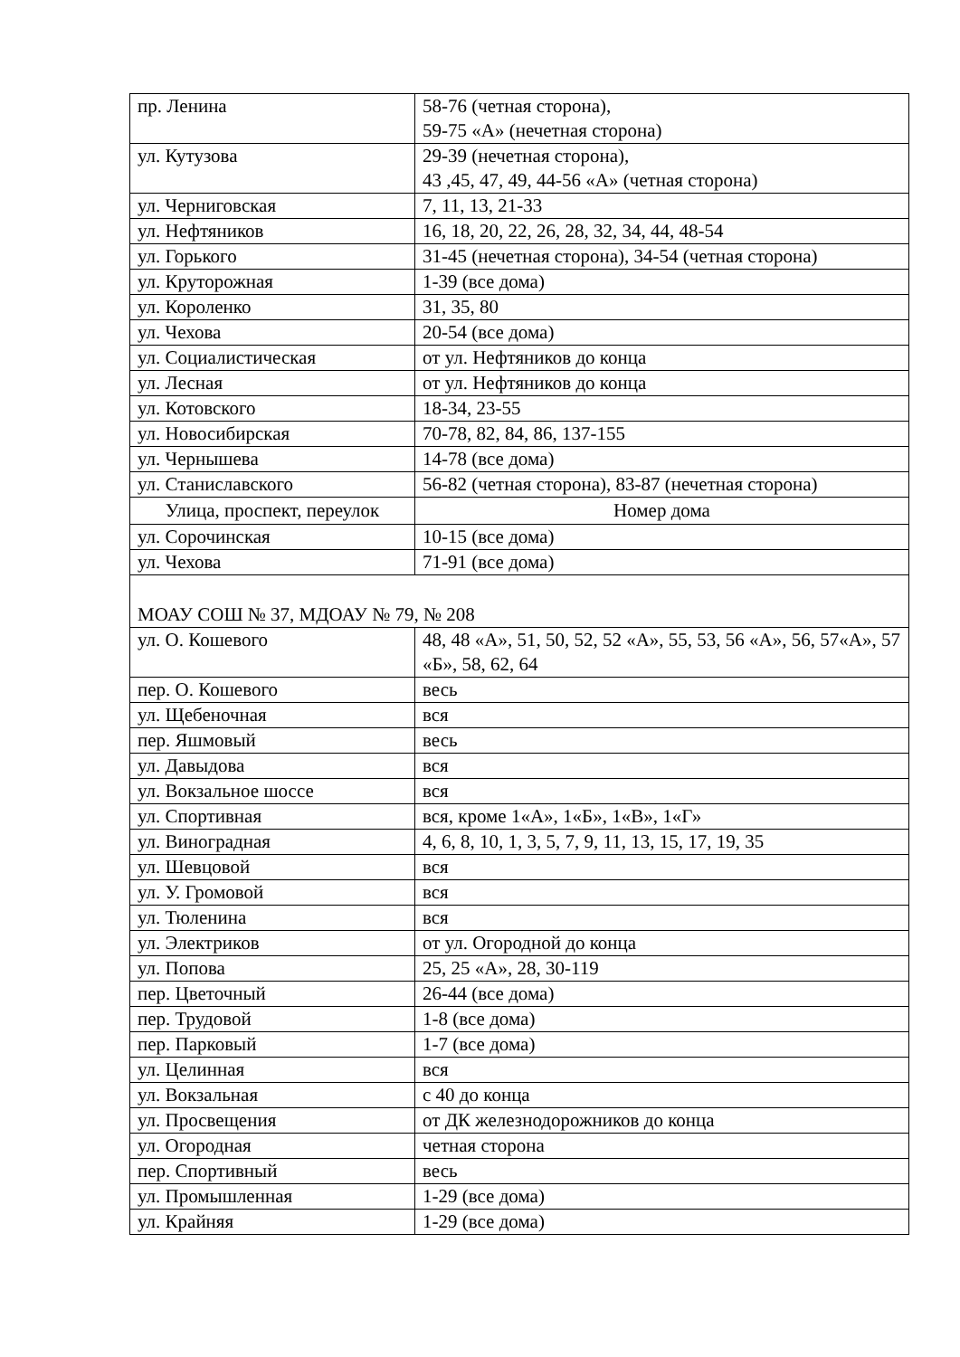| пр. Ленина | 58-76 (четная сторона), 59-75 «А» (нечетная сторона) |
| ул. Кутузова | 29-39 (нечетная сторона), 43 ,45, 47, 49, 44-56 «А» (четная сторона) |
| ул. Черниговская | 7, 11, 13, 21-33 |
| ул. Нефтяников | 16, 18, 20, 22, 26, 28, 32, 34, 44, 48-54 |
| ул. Горького | 31-45 (нечетная сторона), 34-54 (четная сторона) |
| ул. Круторожная | 1-39 (все дома) |
| ул. Короленко | 31, 35, 80 |
| ул. Чехова | 20-54 (все дома) |
| ул. Социалистическая | от ул. Нефтяников до конца |
| ул. Лесная | от ул. Нефтяников до конца |
| ул. Котовского | 18-34, 23-55 |
| ул. Новосибирская | 70-78, 82, 84, 86, 137-155 |
| ул. Чернышева | 14-78 (все дома) |
| ул. Станиславского | 56-82 (четная сторона), 83-87 (нечетная сторона) |
| Улица, проспект, переулок | Номер дома |
| ул. Сорочинская | 10-15 (все дома) |
| ул. Чехова | 71-91 (все дома) |
| МОАУ СОШ № 37, МДОАУ № 79, № 208 | |
| ул. О. Кошевого | 48, 48 «А», 51, 50, 52, 52 «А», 55, 53, 56 «А», 56, 57«А», 57 «Б», 58, 62, 64 |
| пер. О. Кошевого | весь |
| ул. Щебеночная | вся |
| пер. Яшмовый | весь |
| ул. Давыдова | вся |
| ул. Вокзальное шоссе | вся |
| ул. Спортивная | вся, кроме 1«А», 1«Б», 1«В», 1«Г» |
| ул. Виноградная | 4, 6, 8, 10, 1, 3, 5, 7, 9, 11, 13, 15, 17, 19, 35 |
| ул. Шевцовой | вся |
| ул. У. Громовой | вся |
| ул. Тюленина | вся |
| ул. Электриков | от ул. Огородной до конца |
| ул. Попова | 25, 25 «А», 28, 30-119 |
| пер. Цветочный | 26-44 (все дома) |
| пер. Трудовой | 1-8 (все дома) |
| пер. Парковый | 1-7 (все дома) |
| ул. Целинная | вся |
| ул. Вокзальная | с 40 до конца |
| ул. Просвещения | от ДК железнодорожников до конца |
| ул. Огородная | четная сторона |
| пер. Спортивный | весь |
| ул. Промышленная | 1-29 (все дома) |
| ул. Крайняя | 1-29 (все дома) |